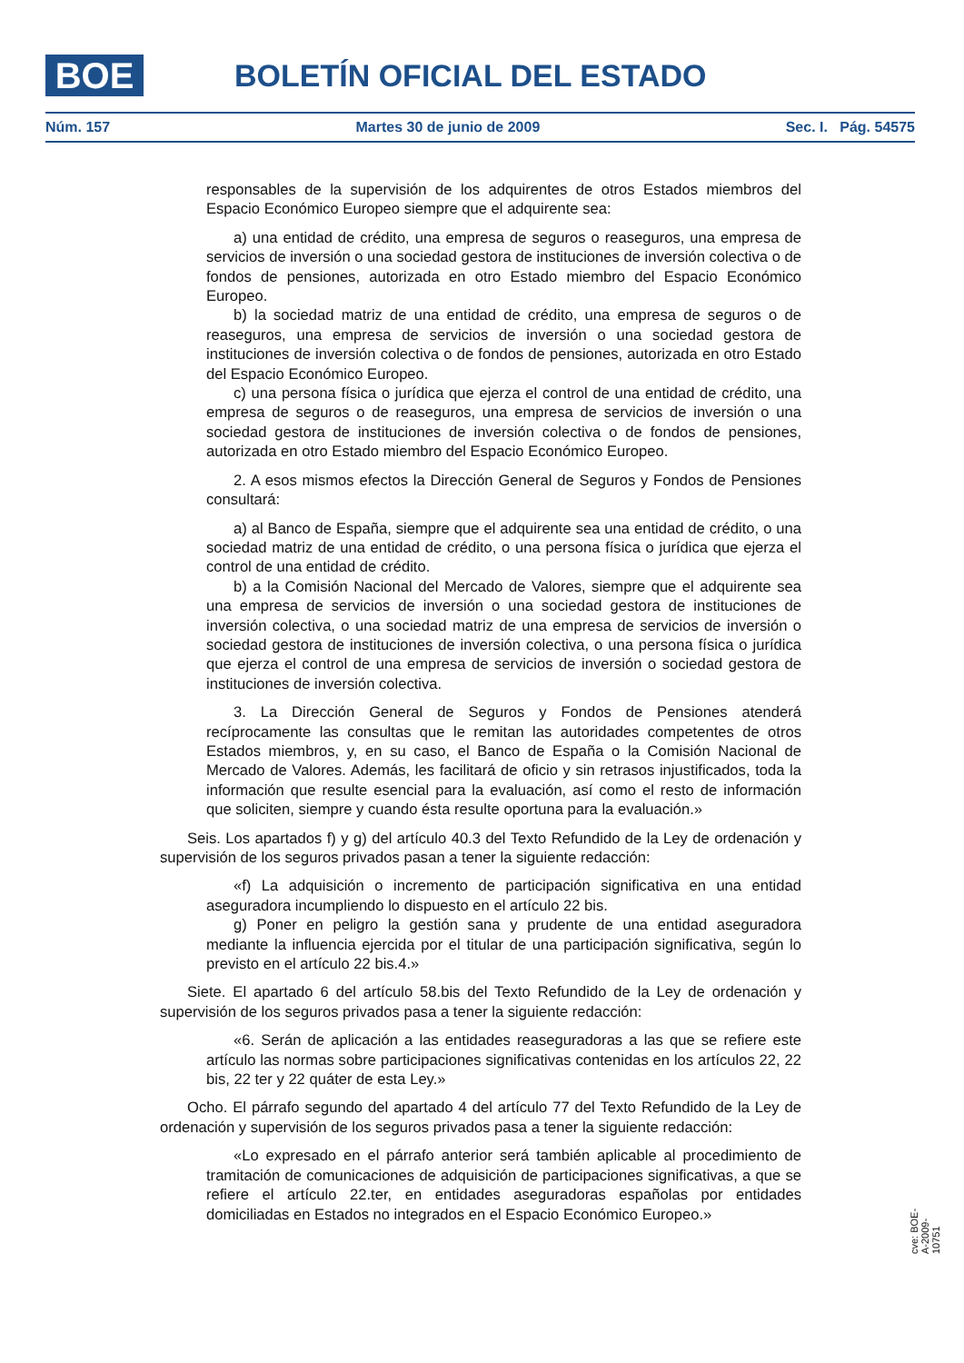BOE BOLETÍN OFICIAL DEL ESTADO
Núm. 157 Martes 30 de junio de 2009 Sec. I. Pág. 54575
responsables de la supervisión de los adquirentes de otros Estados miembros del Espacio Económico Europeo siempre que el adquirente sea:
a) una entidad de crédito, una empresa de seguros o reaseguros, una empresa de servicios de inversión o una sociedad gestora de instituciones de inversión colectiva o de fondos de pensiones, autorizada en otro Estado miembro del Espacio Económico Europeo.
b) la sociedad matriz de una entidad de crédito, una empresa de seguros o de reaseguros, una empresa de servicios de inversión o una sociedad gestora de instituciones de inversión colectiva o de fondos de pensiones, autorizada en otro Estado del Espacio Económico Europeo.
c) una persona física o jurídica que ejerza el control de una entidad de crédito, una empresa de seguros o de reaseguros, una empresa de servicios de inversión o una sociedad gestora de instituciones de inversión colectiva o de fondos de pensiones, autorizada en otro Estado miembro del Espacio Económico Europeo.
2. A esos mismos efectos la Dirección General de Seguros y Fondos de Pensiones consultará:
a) al Banco de España, siempre que el adquirente sea una entidad de crédito, o una sociedad matriz de una entidad de crédito, o una persona física o jurídica que ejerza el control de una entidad de crédito.
b) a la Comisión Nacional del Mercado de Valores, siempre que el adquirente sea una empresa de servicios de inversión o una sociedad gestora de instituciones de inversión colectiva, o una sociedad matriz de una empresa de servicios de inversión o sociedad gestora de instituciones de inversión colectiva, o una persona física o jurídica que ejerza el control de una empresa de servicios de inversión o sociedad gestora de instituciones de inversión colectiva.
3. La Dirección General de Seguros y Fondos de Pensiones atenderá recíprocamente las consultas que le remitan las autoridades competentes de otros Estados miembros, y, en su caso, el Banco de España o la Comisión Nacional de Mercado de Valores. Además, les facilitará de oficio y sin retrasos injustificados, toda la información que resulte esencial para la evaluación, así como el resto de información que soliciten, siempre y cuando ésta resulte oportuna para la evaluación.»
Seis. Los apartados f) y g) del artículo 40.3 del Texto Refundido de la Ley de ordenación y supervisión de los seguros privados pasan a tener la siguiente redacción:
«f) La adquisición o incremento de participación significativa en una entidad aseguradora incumpliendo lo dispuesto en el artículo 22 bis.
g) Poner en peligro la gestión sana y prudente de una entidad aseguradora mediante la influencia ejercida por el titular de una participación significativa, según lo previsto en el artículo 22 bis.4.»
Siete. El apartado 6 del artículo 58.bis del Texto Refundido de la Ley de ordenación y supervisión de los seguros privados pasa a tener la siguiente redacción:
«6. Serán de aplicación a las entidades reaseguradoras a las que se refiere este artículo las normas sobre participaciones significativas contenidas en los artículos 22, 22 bis, 22 ter y 22 quáter de esta Ley.»
Ocho. El párrafo segundo del apartado 4 del artículo 77 del Texto Refundido de la Ley de ordenación y supervisión de los seguros privados pasa a tener la siguiente redacción:
«Lo expresado en el párrafo anterior será también aplicable al procedimiento de tramitación de comunicaciones de adquisición de participaciones significativas, a que se refiere el artículo 22.ter, en entidades aseguradoras españolas por entidades domiciliadas en Estados no integrados en el Espacio Económico Europeo.»
cve: BOE-A-2009-10751